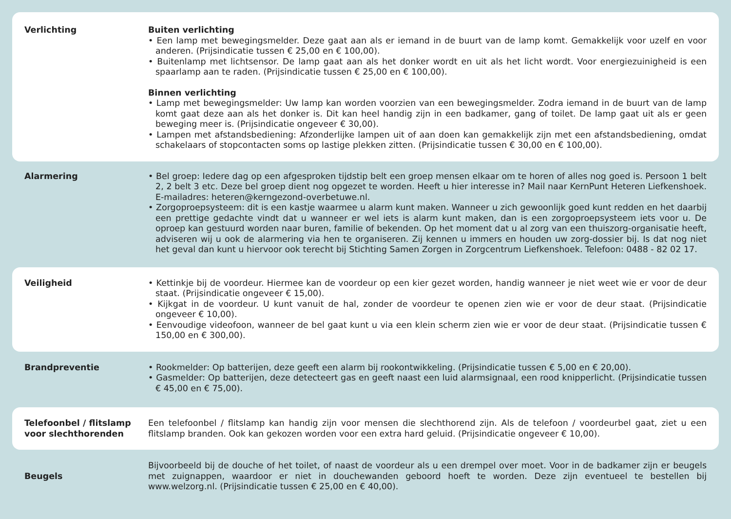Verlichting Buiten verlichting
• Een lamp met bewegingsmelder. Deze gaat aan als er iemand in de buurt van de lamp komt. Gemakkelijk voor uzelf en voor anderen. (Prijsindicatie tussen € 25,00 en € 100,00).
• Buitenlamp met lichtsensor. De lamp gaat aan als het donker wordt en uit als het licht wordt. Voor energiezuinigheid is een spaarlamp aan te raden. (Prijsindicatie tussen € 25,00 en € 100,00).
Binnen verlichting
• Lamp met bewegingsmelder: Uw lamp kan worden voorzien van een bewegingsmelder. Zodra iemand in de buurt van de lamp komt gaat deze aan als het donker is. Dit kan heel handig zijn in een badkamer, gang of toilet. De lamp gaat uit als er geen beweging meer is. (Prijsindicatie ongeveer € 30,00).
• Lampen met afstandsbediening: Afzonderlijke lampen uit of aan doen kan gemakkelijk zijn met een afstandsbediening, omdat schakelaars of stopcontacten soms op lastige plekken zitten. (Prijsindicatie tussen € 30,00 en € 100,00).
Alarmering • Bel groep: Iedere dag op een afgesproken tijdstip belt een groep mensen elkaar om te horen of alles nog goed is. Persoon 1 belt 2, 2 belt 3 etc. Deze bel groep dient nog opgezet te worden. Heeft u hier interesse in? Mail naar KernPunt Heteren Liefkenshoek. E-mailadres: heteren@kerngezond-overbetuwe.nl.
• Zorgoproepsysteem: dit is een kastje waarmee u alarm kunt maken. Wanneer u zich gewoonlijk goed kunt redden en het daarbij een prettige gedachte vindt dat u wanneer er wel iets is alarm kunt maken, dan is een zorgoproepsysteem iets voor u. De oproep kan gestuurd worden naar buren, familie of bekenden. Op het moment dat u al zorg van een thuiszorg-organisatie heeft, adviseren wij u ook de alarmering via hen te organiseren. Zij kennen u immers en houden uw zorg-dossier bij. Is dat nog niet het geval dan kunt u hiervoor ook terecht bij Stichting Samen Zorgen in Zorgcentrum Liefkenshoek. Telefoon: 0488 - 82 02 17.
Veiligheid • Kettinkje bij de voordeur. Hiermee kan de voordeur op een kier gezet worden, handig wanneer je niet weet wie er voor de deur staat. (Prijsindicatie ongeveer € 15,00).
• Kijkgat in de voordeur. U kunt vanuit de hal, zonder de voordeur te openen zien wie er voor de deur staat. (Prijsindicatie ongeveer € 10,00).
• Eenvoudige videofoon, wanneer de bel gaat kunt u via een klein scherm zien wie er voor de deur staat. (Prijsindicatie tussen € 150,00 en € 300,00).
Brandpreventie • Rookmelder: Op batterijen, deze geeft een alarm bij rookontwikkeling. (Prijsindicatie tussen € 5,00 en € 20,00).
• Gasmelder: Op batterijen, deze detecteert gas en geeft naast een luid alarmsignaal, een rood knipperlicht. (Prijsindicatie tussen € 45,00 en € 75,00).
Telefoonbel / flitslamp voor slechthorenden
Een telefoonbel / flitslamp kan handig zijn voor mensen die slechthorend zijn. Als de telefoon / voordeurbel gaat, ziet u een flitslamp branden. Ook kan gekozen worden voor een extra hard geluid. (Prijsindicatie ongeveer € 10,00).
Beugels
Bijvoorbeeld bij de douche of het toilet, of naast de voordeur als u een drempel over moet. Voor in de badkamer zijn er beugels met zuignappen, waardoor er niet in douchewanden geboord hoeft te worden. Deze zijn eventueel te bestellen bij www.welzorg.nl. (Prijsindicatie tussen € 25,00 en € 40,00).